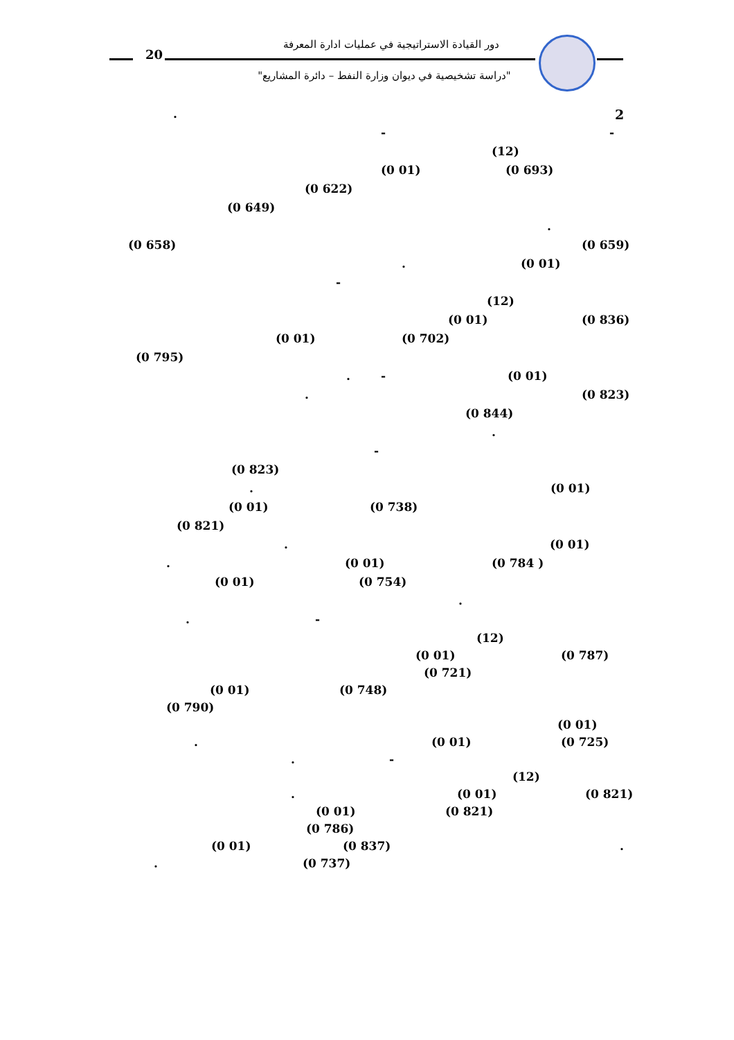20
دور القيادة الاستراتيجية في عمليات ادارة المعرفة
"دراسة تشخيصية في ديوان وزارة النفط – دائرة المشاريع"
2. - - (12) (0 693) (0 01)
(0 622)
(0 649) . (0 659) (0 658) (0 01).
- (12) (0 836) (0 01)
(0 702) (0 01)
(0 795) (0 01) -. (0 823). (0 844) .
-
(0 823) (0 01). (0 738) (0 01)
(0 821) (0 01). (0 784 ) (0 01). (0 754) (0 01) .
-. (12) (0 787) (0 01) (0 721)
(0 748) (0 01)
(0 790) (0 01) (0 725) (0 01). -. (12) (0 821) (0 01). (0 821) (0 01)
(0 786) . (0 837) (0 01) (0 737).